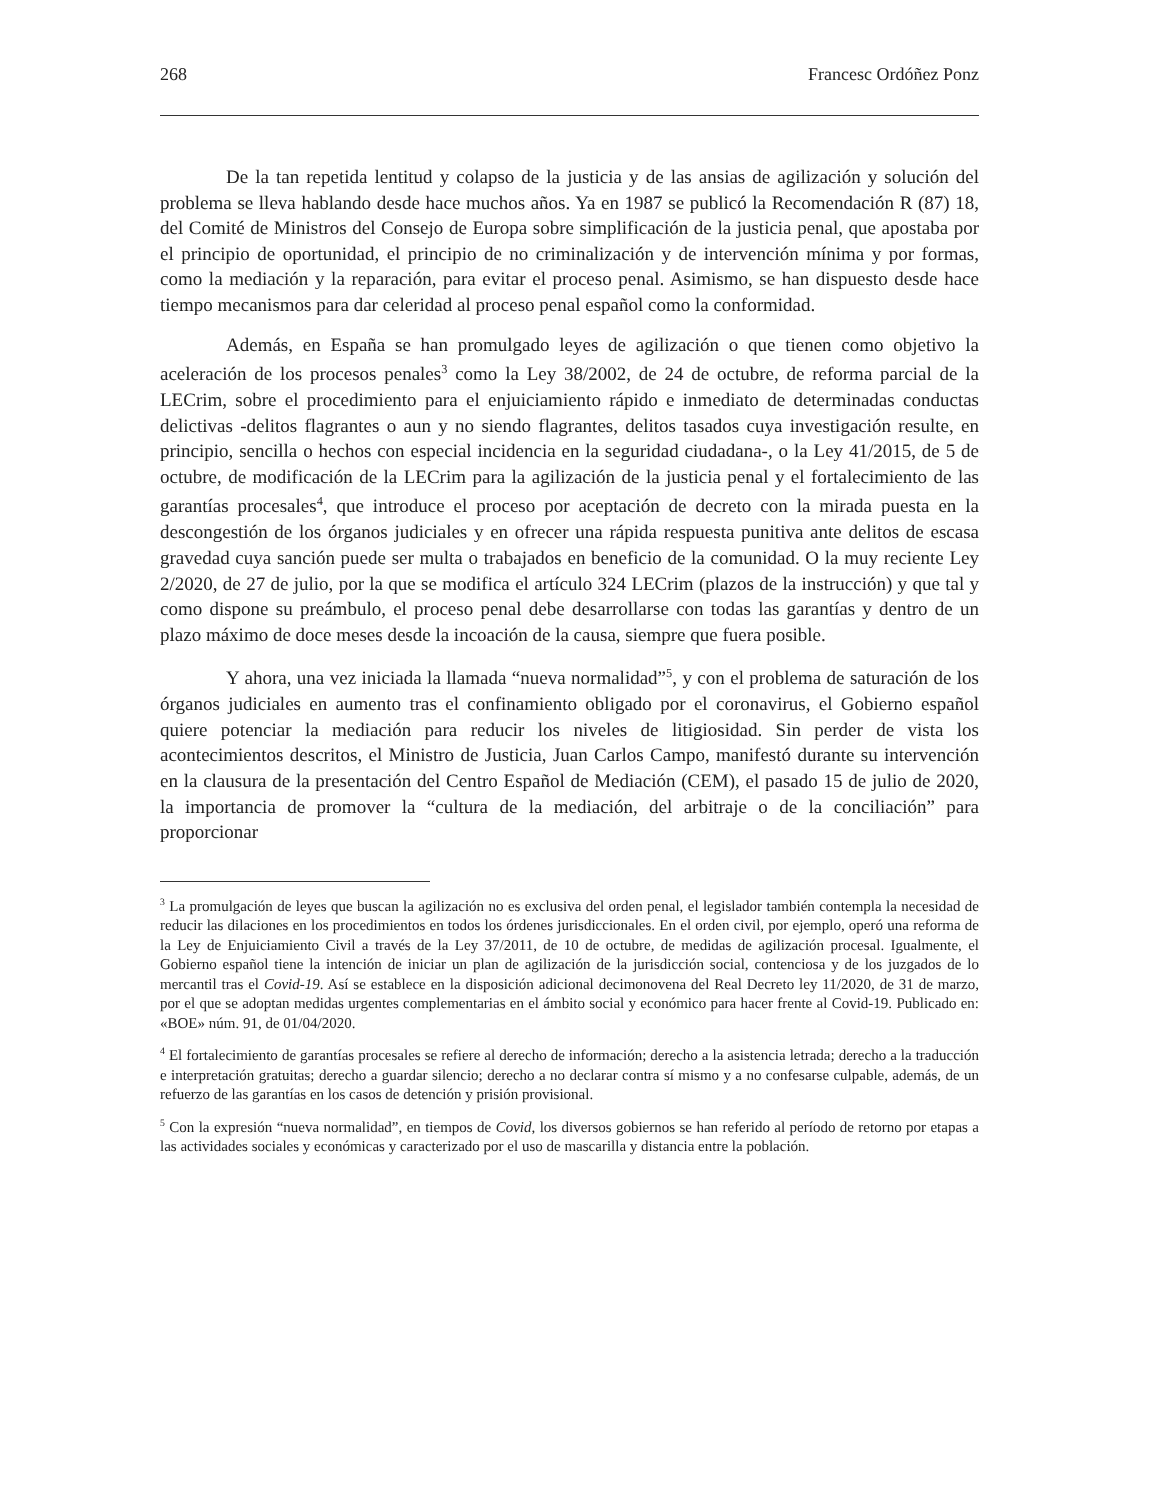268 Francesc Ordóñez Ponz
De la tan repetida lentitud y colapso de la justicia y de las ansias de agilización y solución del problema se lleva hablando desde hace muchos años. Ya en 1987 se publicó la Recomendación R (87) 18, del Comité de Ministros del Consejo de Europa sobre simplificación de la justicia penal, que apostaba por el principio de oportunidad, el principio de no criminalización y de intervención mínima y por formas, como la mediación y la reparación, para evitar el proceso penal. Asimismo, se han dispuesto desde hace tiempo mecanismos para dar celeridad al proceso penal español como la conformidad.
Además, en España se han promulgado leyes de agilización o que tienen como objetivo la aceleración de los procesos penales<sup>3</sup> como la Ley 38/2002, de 24 de octubre, de reforma parcial de la LECrim, sobre el procedimiento para el enjuiciamiento rápido e inmediato de determinadas conductas delictivas -delitos flagrantes o aun y no siendo flagrantes, delitos tasados cuya investigación resulte, en principio, sencilla o hechos con especial incidencia en la seguridad ciudadana-, o la Ley 41/2015, de 5 de octubre, de modificación de la LECrim para la agilización de la justicia penal y el fortalecimiento de las garantías procesales<sup>4</sup>, que introduce el proceso por aceptación de decreto con la mirada puesta en la descongestión de los órganos judiciales y en ofrecer una rápida respuesta punitiva ante delitos de escasa gravedad cuya sanción puede ser multa o trabajados en beneficio de la comunidad. O la muy reciente Ley 2/2020, de 27 de julio, por la que se modifica el artículo 324 LECrim (plazos de la instrucción) y que tal y como dispone su preámbulo, el proceso penal debe desarrollarse con todas las garantías y dentro de un plazo máximo de doce meses desde la incoación de la causa, siempre que fuera posible.
Y ahora, una vez iniciada la llamada “nueva normalidad”<sup>5</sup>, y con el problema de saturación de los órganos judiciales en aumento tras el confinamiento obligado por el coronavirus, el Gobierno español quiere potenciar la mediación para reducir los niveles de litigiosidad. Sin perder de vista los acontecimientos descritos, el Ministro de Justicia, Juan Carlos Campo, manifestó durante su intervención en la clausura de la presentación del Centro Español de Mediación (CEM), el pasado 15 de julio de 2020, la importancia de promover la “cultura de la mediación, del arbitraje o de la conciliación” para proporcionar
<sup>3</sup> La promulgación de leyes que buscan la agilización no es exclusiva del orden penal, el legislador también contempla la necesidad de reducir las dilaciones en los procedimientos en todos los órdenes jurisdiccionales. En el orden civil, por ejemplo, operó una reforma de la Ley de Enjuiciamiento Civil a través de la Ley 37/2011, de 10 de octubre, de medidas de agilización procesal. Igualmente, el Gobierno español tiene la intención de iniciar un plan de agilización de la jurisdicción social, contenciosa y de los juzgados de lo mercantil tras el Covid-19. Así se establece en la disposición adicional decimonovena del Real Decreto ley 11/2020, de 31 de marzo, por el que se adoptan medidas urgentes complementarias en el ámbito social y económico para hacer frente al Covid-19. Publicado en: «BOE» núm. 91, de 01/04/2020.
<sup>4</sup> El fortalecimiento de garantías procesales se refiere al derecho de información; derecho a la asistencia letrada; derecho a la traducción e interpretación gratuitas; derecho a guardar silencio; derecho a no declarar contra sí mismo y a no confesarse culpable, además, de un refuerzo de las garantías en los casos de detención y prisión provisional.
<sup>5</sup> Con la expresión “nueva normalidad”, en tiempos de Covid, los diversos gobiernos se han referido al período de retorno por etapas a las actividades sociales y económicas y caracterizado por el uso de mascarilla y distancia entre la población.